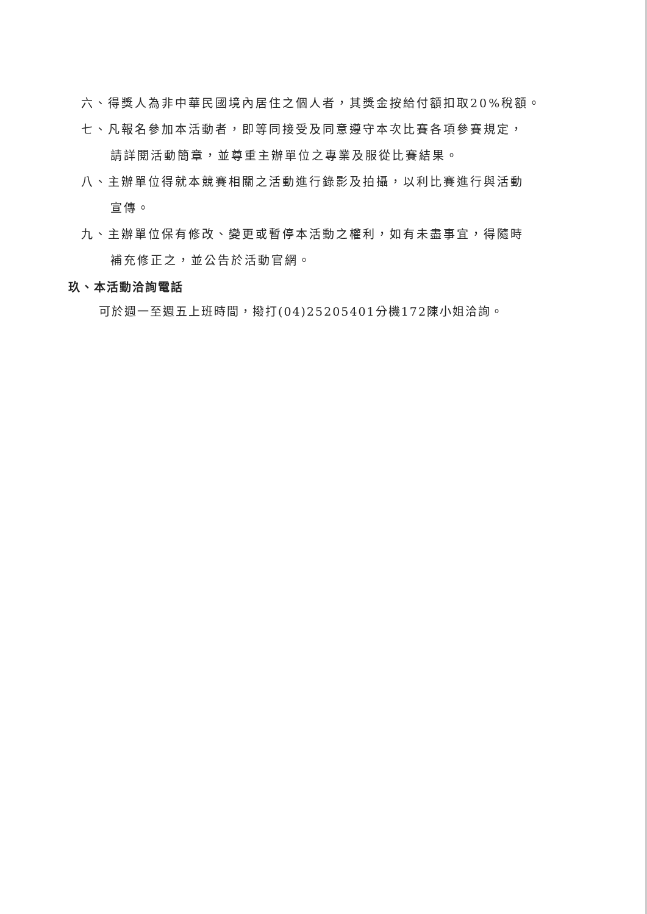六、得獎人為非中華民國境內居住之個人者，其獎金按給付額扣取20%稅額。
七、凡報名參加本活動者，即等同接受及同意遵守本次比賽各項參賽規定，
請詳閱活動簡章，並尊重主辦單位之專業及服從比賽結果。
八、主辦單位得就本競賽相關之活動進行錄影及拍攝，以利比賽進行與活動
宣傳。
九、主辦單位保有修改、變更或暫停本活動之權利，如有未盡事宜，得隨時
補充修正之，並公告於活動官網。
玖、本活動洽詢電話
可於週一至週五上班時間，撥打(04)25205401分機172陳小姐洽詢。